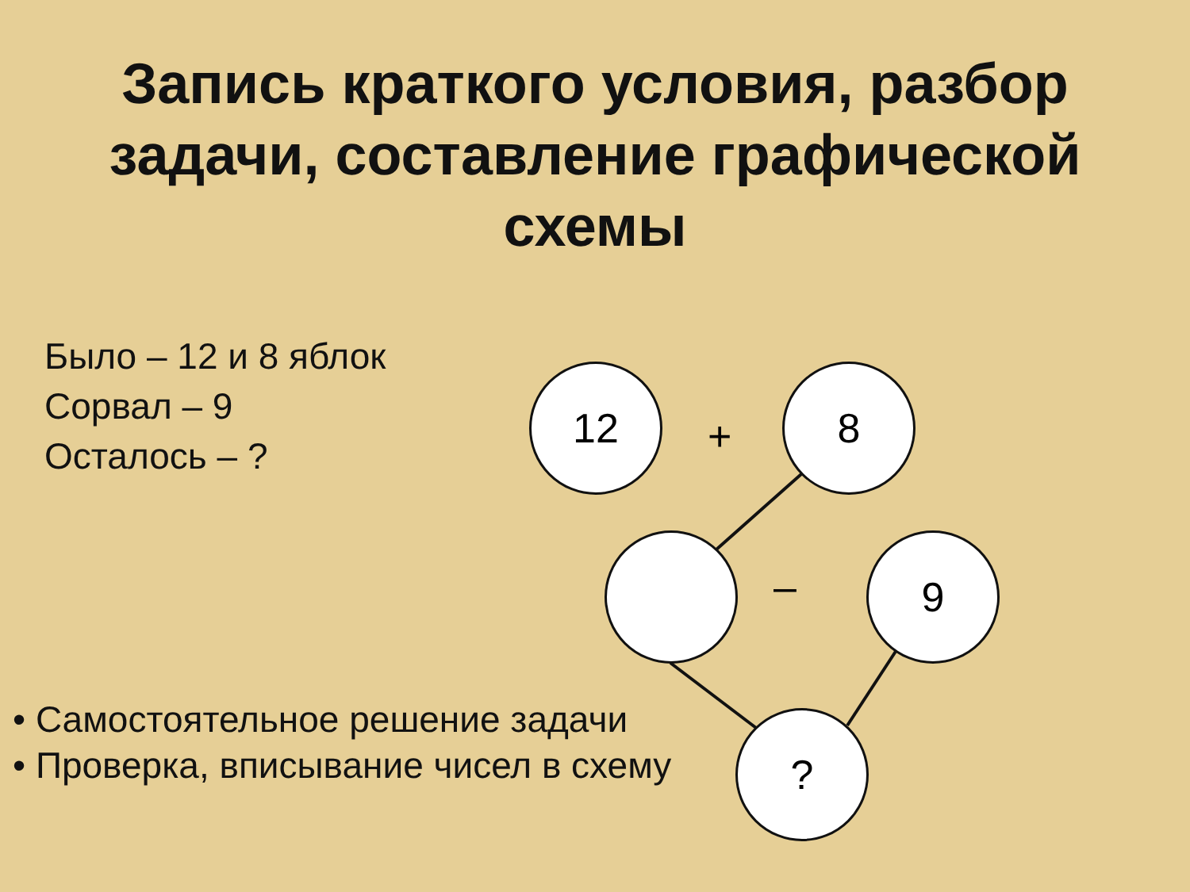Запись краткого условия, разбор задачи, составление графической схемы
Было – 12 и 8 яблок
Сорвал – 9
Осталось – ?
12
+
8
–
9
?
• Самостоятельное решение задачи
• Проверка, вписывание чисел в схему